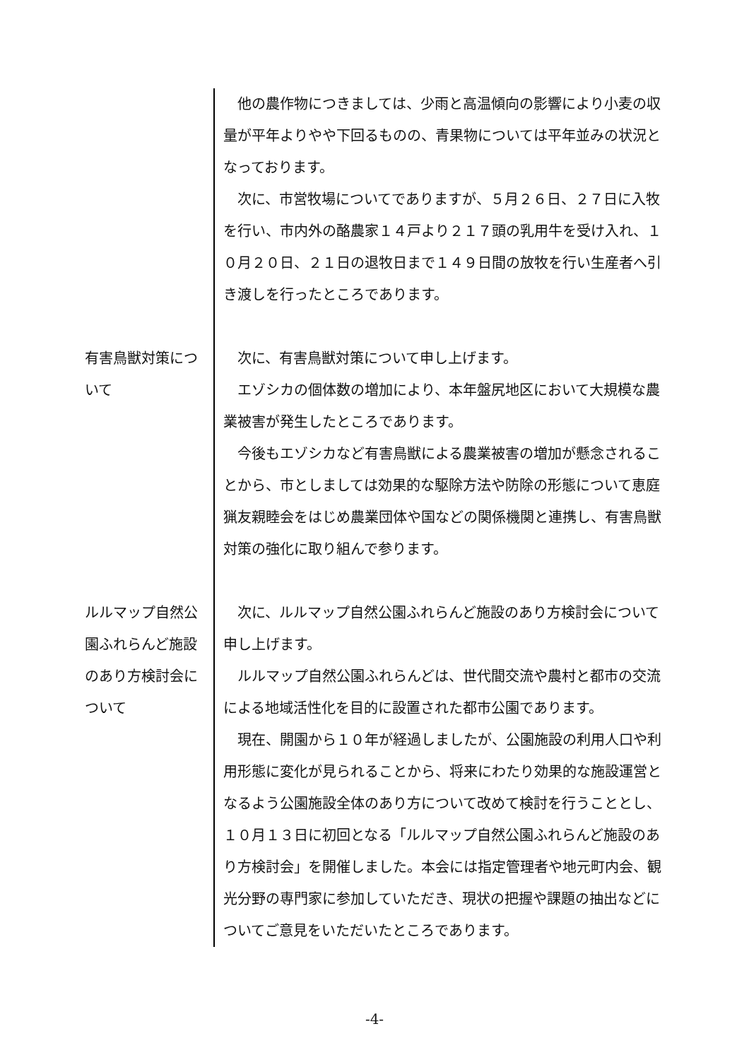他の農作物につきましては、少雨と高温傾向の影響により小麦の収量が平年よりやや下回るものの、青果物については平年並みの状況となっております。
次に、市営牧場についてでありますが、５月２６日、２７日に入牧を行い、市内外の酪農家１４戸より２１７頭の乳用牛を受け入れ、１０月２０日、２１日の退牧日まで１４９日間の放牧を行い生産者へ引き渡しを行ったところであります。
有害鳥獣対策について
次に、有害鳥獣対策について申し上げます。
エゾシカの個体数の増加により、本年盤尻地区において大規模な農業被害が発生したところであります。
今後もエゾシカなど有害鳥獣による農業被害の増加が懸念されることから、市としましては効果的な駆除方法や防除の形態について恵庭猟友親睦会をはじめ農業団体や国などの関係機関と連携し、有害鳥獣対策の強化に取り組んで参ります。
ルルマップ自然公園ふれらんど施設のあり方検討会について
次に、ルルマップ自然公園ふれらんど施設のあり方検討会について申し上げます。
ルルマップ自然公園ふれらんどは、世代間交流や農村と都市の交流による地域活性化を目的に設置された都市公園であります。
現在、開園から１０年が経過しましたが、公園施設の利用人口や利用形態に変化が見られることから、将来にわたり効果的な施設運営となるよう公園施設全体のあり方について改めて検討を行うこととし、１０月１３日に初回となる「ルルマップ自然公園ふれらんど施設のあり方検討会」を開催しました。本会には指定管理者や地元町内会、観光分野の専門家に参加していただき、現状の把握や課題の抽出などについてご意見をいただいたところであります。
-4-